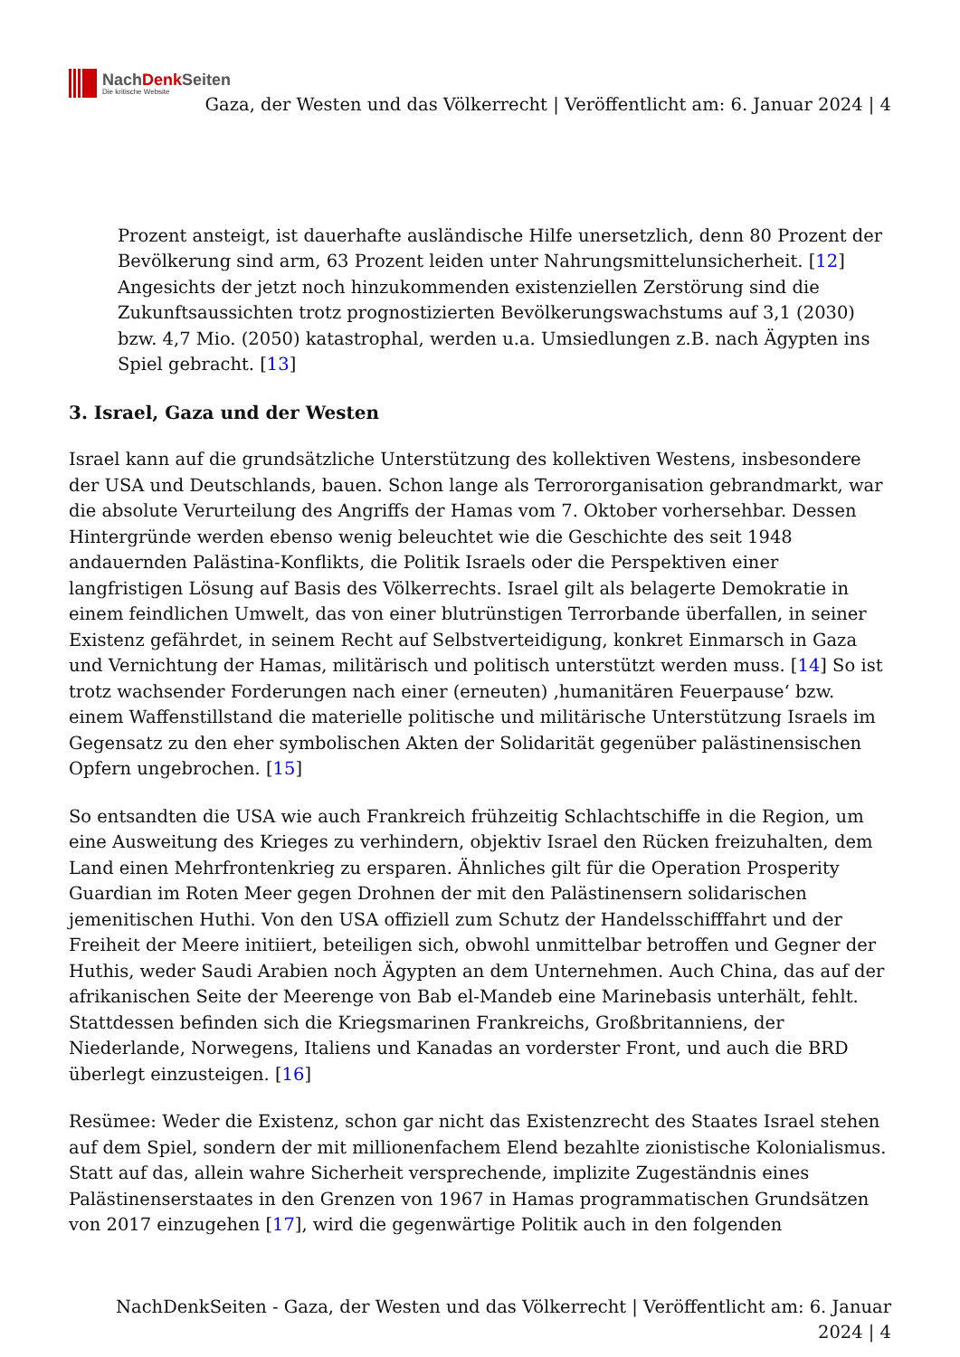NachDenk Seiten
Die kritische Website
Gaza, der Westen und das Völkerrecht | Veröffentlicht am: 6. Januar 2024 | 4
Prozent ansteigt, ist dauerhafte ausländische Hilfe unersetzlich, denn 80 Prozent der Bevölkerung sind arm, 63 Prozent leiden unter Nahrungsmittelunsicherheit. [12] Angesichts der jetzt noch hinzukommenden existenziellen Zerstörung sind die Zukunftsaussichten trotz prognostizierten Bevölkerungswachstums auf 3,1 (2030) bzw. 4,7 Mio. (2050) katastrophal, werden u.a. Umsiedlungen z.B. nach Ägypten ins Spiel gebracht. [13]
3. Israel, Gaza und der Westen
Israel kann auf die grundsätzliche Unterstützung des kollektiven Westens, insbesondere der USA und Deutschlands, bauen. Schon lange als Terrororganisation gebrandmarkt, war die absolute Verurteilung des Angriffs der Hamas vom 7. Oktober vorhersehbar. Dessen Hintergründe werden ebenso wenig beleuchtet wie die Geschichte des seit 1948 andauernden Palästina-Konflikts, die Politik Israels oder die Perspektiven einer langfristigen Lösung auf Basis des Völkerrechts. Israel gilt als belagerte Demokratie in einem feindlichen Umwelt, das von einer blutrünstigen Terrorbande überfallen, in seiner Existenz gefährdet, in seinem Recht auf Selbstverteidigung, konkret Einmarsch in Gaza und Vernichtung der Hamas, militärisch und politisch unterstützt werden muss. [14] So ist trotz wachsender Forderungen nach einer (erneuten) ‚humanitären Feuerpause‘ bzw. einem Waffenstillstand die materielle politische und militärische Unterstützung Israels im Gegensatz zu den eher symbolischen Akten der Solidarität gegenüber palästinensischen Opfern ungebrochen. [15]
So entsandten die USA wie auch Frankreich frühzeitig Schlachtschiffe in die Region, um eine Ausweitung des Krieges zu verhindern, objektiv Israel den Rücken freizuhalten, dem Land einen Mehrfrontenkrieg zu ersparen. Ähnliches gilt für die Operation Prosperity Guardian im Roten Meer gegen Drohnen der mit den Palästinensern solidarischen jemenitischen Huthi. Von den USA offiziell zum Schutz der Handelsschifffahrt und der Freiheit der Meere initiiert, beteiligen sich, obwohl unmittelbar betroffen und Gegner der Huthis, weder Saudi Arabien noch Ägypten an dem Unternehmen. Auch China, das auf der afrikanischen Seite der Meerenge von Bab el-Mandeb eine Marinebasis unterhält, fehlt. Stattdessen befinden sich die Kriegsmarinen Frankreichs, Großbritanniens, der Niederlande, Norwegens, Italiens und Kanadas an vorderster Front, und auch die BRD überlegt einzusteigen. [16]
Resümee: Weder die Existenz, schon gar nicht das Existenzrecht des Staates Israel stehen auf dem Spiel, sondern der mit millionenfachem Elend bezahlte zionistische Kolonialismus. Statt auf das, allein wahre Sicherheit versprechende, implizite Zugeständnis eines Palästinenserstaates in den Grenzen von 1967 in Hamas programmatischen Grundsätzen von 2017 einzugehen [17], wird die gegenwärtige Politik auch in den folgenden
NachDenkSeiten - Gaza, der Westen und das Völkerrecht | Veröffentlicht am: 6. Januar 2024 | 4